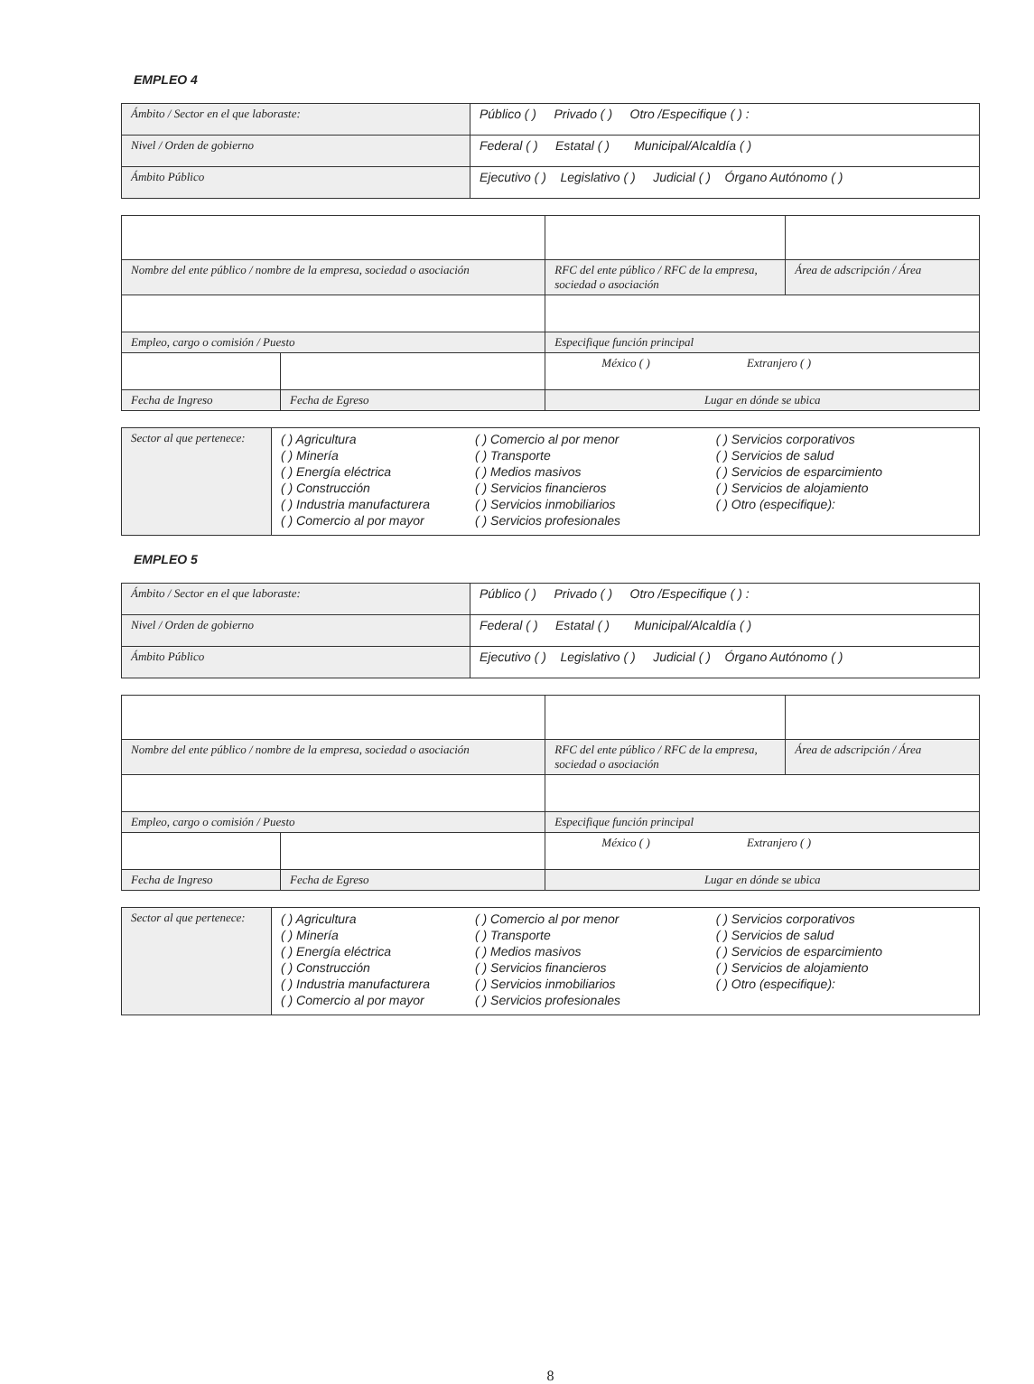EMPLEO 4
| Ámbito / Sector en el que laboraste: | Público ( ) Privado ( ) Otro /Especifique ( ) : |
| Nivel / Orden de gobierno | Federal ( ) Estatal ( ) Municipal/Alcaldía ( ) |
| Ámbito Público | Ejecutivo ( ) Legislativo ( ) Judicial ( ) Órgano Autónomo ( ) |
| Nombre del ente público / nombre de la empresa, sociedad o asociación | | RFC del ente público / RFC de la empresa, sociedad o asociación | Área de adscripción / Área |
| Empleo, cargo o comisión / Puesto | | Especifique función principal | |
| | | México ( ) Extranjero ( ) | |
| Fecha de Ingreso | Fecha de Egreso | Lugar en dónde se ubica | |
| Sector al que pertenece: | ( ) Agricultura ( ) Minería ( ) Energía eléctrica ( ) Construcción ( ) Industria manufacturera ( ) Comercio al por mayor | ( ) Comercio al por menor ( ) Transporte ( ) Medios masivos ( ) Servicios financieros ( ) Servicios inmobiliarios ( ) Servicios profesionales | ( ) Servicios corporativos ( ) Servicios de salud ( ) Servicios de esparcimiento ( ) Servicios de alojamiento ( ) Otro (especifique): |
EMPLEO 5
| Ámbito / Sector en el que laboraste: | Público ( ) Privado ( ) Otro /Especifique ( ) : |
| Nivel / Orden de gobierno | Federal ( ) Estatal ( ) Municipal/Alcaldía ( ) |
| Ámbito Público | Ejecutivo ( ) Legislativo ( ) Judicial ( ) Órgano Autónomo ( ) |
| Nombre del ente público / nombre de la empresa, sociedad o asociación | | RFC del ente público / RFC de la empresa, sociedad o asociación | Área de adscripción / Área |
| Empleo, cargo o comisión / Puesto | | Especifique función principal | |
| | | México ( ) Extranjero ( ) | |
| Fecha de Ingreso | Fecha de Egreso | Lugar en dónde se ubica | |
| Sector al que pertenece: | ( ) Agricultura ( ) Minería ( ) Energía eléctrica ( ) Construcción ( ) Industria manufacturera ( ) Comercio al por mayor | ( ) Comercio al por menor ( ) Transporte ( ) Medios masivos ( ) Servicios financieros ( ) Servicios inmobiliarios ( ) Servicios profesionales | ( ) Servicios corporativos ( ) Servicios de salud ( ) Servicios de esparcimiento ( ) Servicios de alojamiento ( ) Otro (especifique): |
8